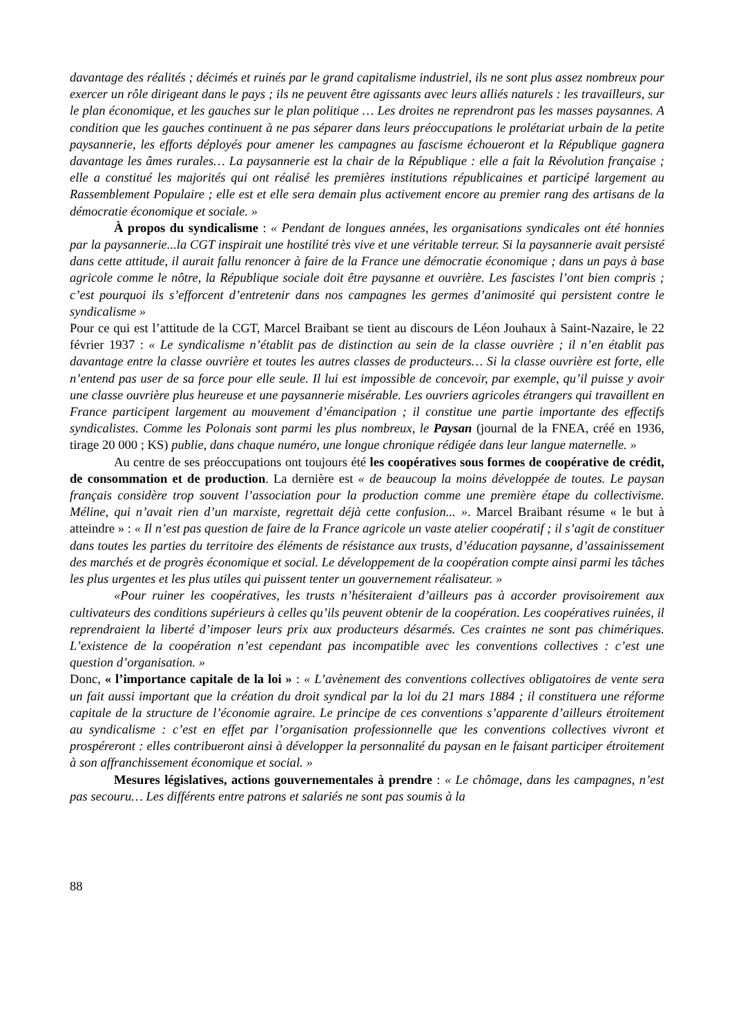davantage des réalités ; décimés et ruinés par le grand capitalisme industriel, ils ne sont plus assez nombreux pour exercer un rôle dirigeant dans le pays ; ils ne peuvent être agissants avec leurs alliés naturels : les travailleurs, sur le plan économique, et les gauches sur le plan politique … Les droites ne reprendront pas les masses paysannes. A condition que les gauches continuent à ne pas séparer dans leurs préoccupations le prolétariat urbain de la petite paysannerie, les efforts déployés pour amener les campagnes au fascisme échoueront et la République gagnera davantage les âmes rurales… La paysannerie est la chair de la République : elle a fait la Révolution française ; elle a constitué les majorités qui ont réalisé les premières institutions républicaines et participé largement au Rassemblement Populaire ; elle est et elle sera demain plus activement encore au premier rang des artisans de la démocratie économique et sociale. »
À propos du syndicalisme : « Pendant de longues années, les organisations syndicales ont été honnies par la paysannerie...la CGT inspirait une hostilité très vive et une véritable terreur. Si la paysannerie avait persisté dans cette attitude, il aurait fallu renoncer à faire de la France une démocratie économique ; dans un pays à base agricole comme le nôtre, la République sociale doit être paysanne et ouvrière. Les fascistes l’ont bien compris ; c’est pourquoi ils s’efforcent d’entretenir dans nos campagnes les germes d’animosité qui persistent contre le syndicalisme »
Pour ce qui est l’attitude de la CGT, Marcel Braibant se tient au discours de Léon Jouhaux à Saint-Nazaire, le 22 février 1937 : « Le syndicalisme n’établit pas de distinction au sein de la classe ouvrière ; il n’en établit pas davantage entre la classe ouvrière et toutes les autres classes de producteurs… Si la classe ouvrière est forte, elle n’entend pas user de sa force pour elle seule. Il lui est impossible de concevoir, par exemple, qu’il puisse y avoir une classe ouvrière plus heureuse et une paysannerie misérable. Les ouvriers agricoles étrangers qui travaillent en France participent largement au mouvement d’émancipation ; il constitue une partie importante des effectifs syndicalistes. Comme les Polonais sont parmi les plus nombreux, le Paysan (journal de la FNEA, créé en 1936, tirage 20 000 ; KS) publie, dans chaque numéro, une longue chronique rédigée dans leur langue maternelle. »
Au centre de ses préoccupations ont toujours été les coopératives sous formes de coopérative de crédit, de consommation et de production. La dernière est « de beaucoup la moins développée de toutes. Le paysan français considère trop souvent l’association pour la production comme une première étape du collectivisme. Méline, qui n’avait rien d’un marxiste, regrettait déjà cette confusion... ». Marcel Braibant résume « le but à atteindre » : « Il n’est pas question de faire de la France agricole un vaste atelier coopératif ; il s’agit de constituer dans toutes les parties du territoire des éléments de résistance aux trusts, d’éducation paysanne, d’assainissement des marchés et de progrès économique et social. Le développement de la coopération compte ainsi parmi les tâches les plus urgentes et les plus utiles qui puissent tenter un gouvernement réalisateur. »
«Pour ruiner les coopératives, les trusts n’hésiteraient d’ailleurs pas à accorder provisoirement aux cultivateurs des conditions supérieurs à celles qu’ils peuvent obtenir de la coopération. Les coopératives ruinées, il reprendraient la liberté d’imposer leurs prix aux producteurs désarmés. Ces craintes ne sont pas chimériques. L’existence de la coopération n’est cependant pas incompatible avec les conventions collectives : c’est une question d’organisation. »
Donc, « l’importance capitale de la loi » : « L’avènement des conventions collectives obligatoires de vente sera un fait aussi important que la création du droit syndical par la loi du 21 mars 1884 ; il constituera une réforme capitale de la structure de l’économie agraire. Le principe de ces conventions s’apparente d’ailleurs étroitement au syndicalisme : c’est en effet par l’organisation professionnelle que les conventions collectives vivront et prospéreront : elles contribueront ainsi à développer la personnalité du paysan en le faisant participer étroitement à son affranchissement économique et social. »
Mesures législatives, actions gouvernementales à prendre : « Le chômage, dans les campagnes, n’est pas secouru… Les différents entre patrons et salariés ne sont pas soumis à la
88